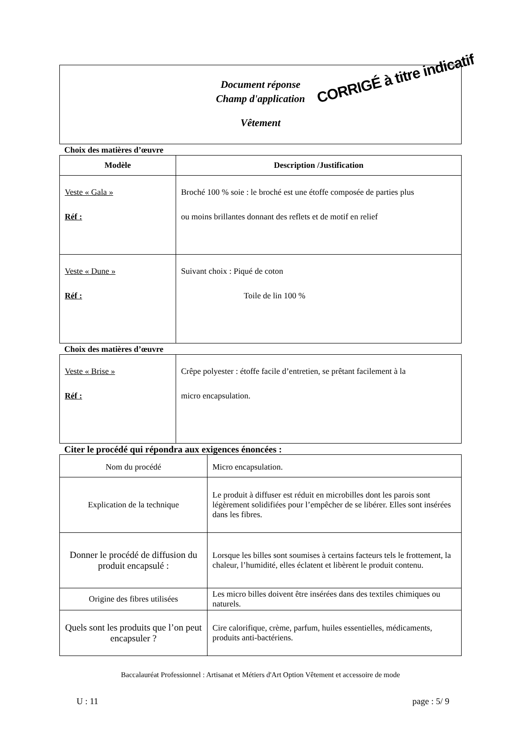Document réponse
Champ d'application
Vêtement
CORRIGÉ à titre indicatif
Choix des matières d’œuvre
| Modèle | Description /Justification |
| --- | --- |
| Veste « Gala » Réf : | Broché 100 % soie : le broché est une étoffe composée de parties plus ou moins brillantes donnant des reflets et de motif en relief |
| Veste « Dune » Réf : | Suivant choix : Piqué de coton Toile de lin 100 % |
Choix des matières d’œuvre
| Veste « Brise » Réf : | Crêpe polyester : étoffe facile d’entretien, se prêtant facilement à la micro encapsulation. |
Citer le procédé qui répondra aux exigences énoncées :
| Nom du procédé | Micro encapsulation. |
| Explication de la technique | Le produit à diffuser est réduit en microbilles dont les parois sont légèrement solidifiées pour l’empêcher de se libérer. Elles sont insérées dans les fibres. |
| Donner le procédé de diffusion du produit encapsulé : | Lorsque les billes sont soumises à certains facteurs tels le frottement, la chaleur, l’humidité, elles éclatent et libèrent le produit contenu. |
| Origine des fibres utilisées | Les micro billes doivent être insérées dans des textiles chimiques ou naturels. |
| Quels sont les produits que l’on peut encapsuler ? | Cire calorifique, crème, parfum, huiles essentielles, médicaments, produits anti-bactériens. |
Baccalauréat Professionnel : Artisanat et Métiers d'Art Option Vêtement et accessoire de mode
U : 11 page : 5/ 9